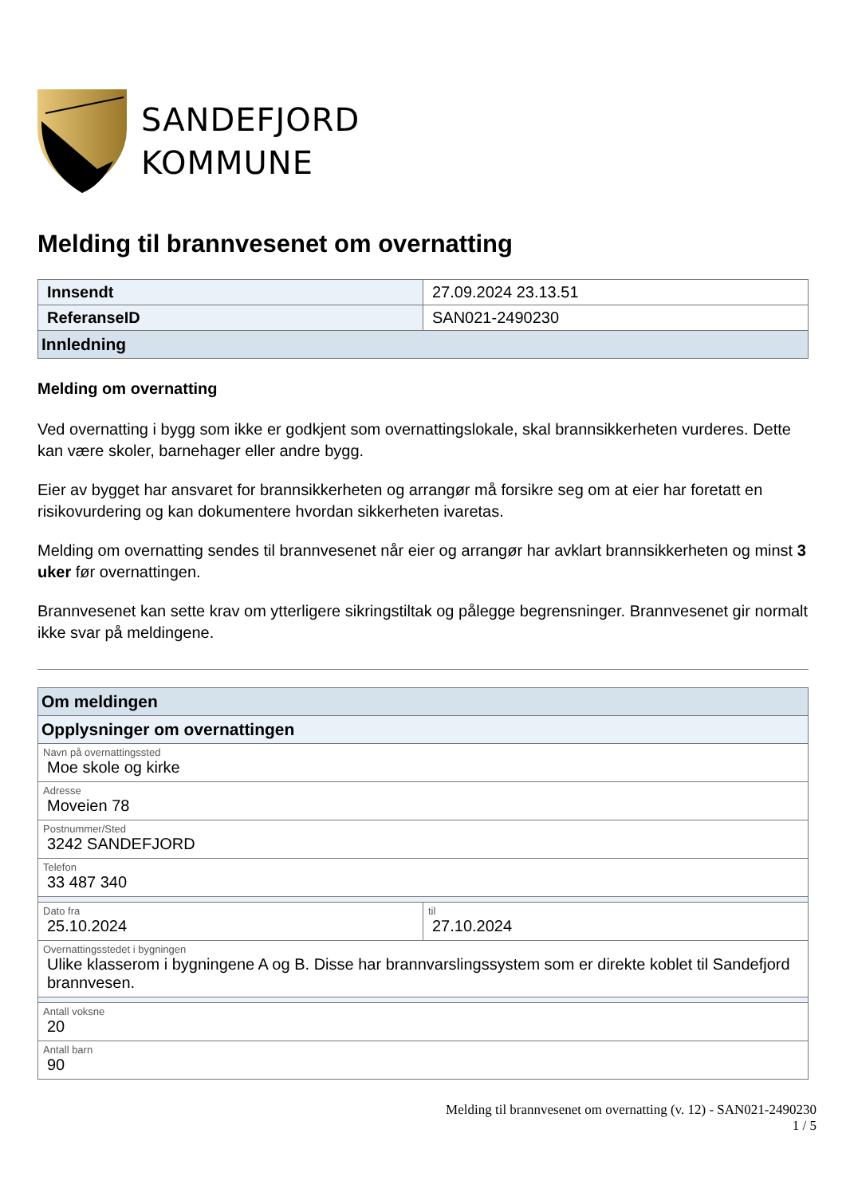SANDEFJORD
KOMMUNE
Melding til brannvesenet om overnatting
| Innsendt | 27.09.2024 23.13.51 |
| ReferanseID | SAN021-2490230 |
| Innledning | |
Melding om overnatting
Ved overnatting i bygg som ikke er godkjent som overnattingslokale, skal brannsikkerheten vurderes. Dette kan være skoler, barnehager eller andre bygg.
Eier av bygget har ansvaret for brannsikkerheten og arrangør må forsikre seg om at eier har foretatt en risikovurdering og kan dokumentere hvordan sikkerheten ivaretas.
Melding om overnatting sendes til brannvesenet når eier og arrangør har avklart brannsikkerheten og minst 3 uker før overnattingen.
Brannvesenet kan sette krav om ytterligere sikringstiltak og pålegge begrensninger. Brannvesenet gir normalt ikke svar på meldingene.
| Om meldingen | |
| Opplysninger om overnattingen | |
| Navn på overnattingssted Moe skole og kirke | |
| Adresse Moveien 78 | |
| Postnummer/Sted 3242 SANDEFJORD | |
| Telefon 33 487 340 | |
| Dato fra 25.10.2024 | til 27.10.2024 |
| Overnattingsstedet i bygningen Ulike klasserom i bygningene A og B. Disse har brannvarslingssystem som er direkte koblet til Sandefjord brannvesen. | |
| Antall voksne 20 | |
| Antall barn 90 | |
Melding til brannvesenet om overnatting (v. 12) - SAN021-2490230
1 / 5